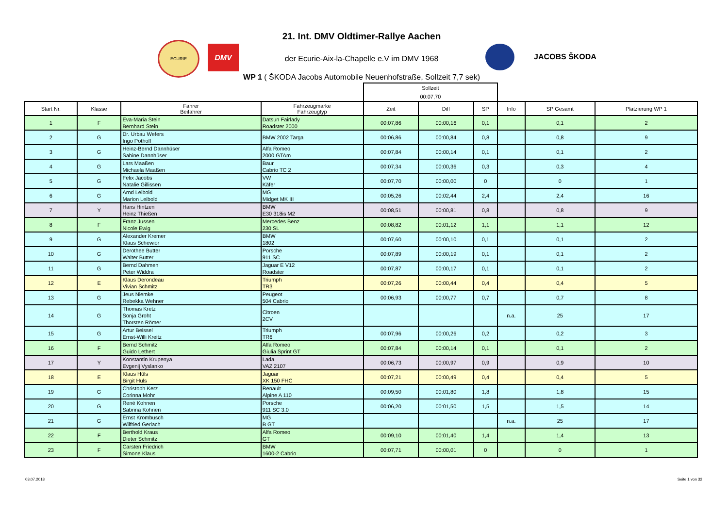ECURIE
DMV
JACOBS ŠKODA
21. Int. DMV Oldtimer-Rallye Aachen
der Ecurie-Aix-la-Chapelle e.V im DMV 1968
WP 1 ( ŠKODA Jacobs Automobile Neuenhofstraße, Sollzeit 7,7 sek)
| | | | | Sollzeit | | | | | |
| | | | | 00:07,70 | | | | | |
| Start Nr. | Klasse | Fahrer Beifahrer | Fahrzeugmarke Fahrzeugtyp | Zeit | Diff | SP | Info | SP Gesamt | Platzierung WP 1 |
| 1 | F | Eva-Maria Stein Bernhard Stein | Datsun Fairlady Roadster 2000 | 00:07,86 | 00:00,16 | 0,1 | | 0,1 | 2 |
| 2 | G | Dr. Urbau Wefers Ingo Pothoff | BMW 2002 Targa | 00:06,86 | 00:00,84 | 0,8 | | 0,8 | 9 |
| 3 | G | Heinz-Bernd Dannhüser Sabine Dannhüser | Alfa Romeo 2000 GTAm | 00:07,84 | 00:00,14 | 0,1 | | 0,1 | 2 |
| 4 | G | Lars Maaßen Michaela Maaßen | Baur Cabrio TC 2 | 00:07,34 | 00:00,36 | 0,3 | | 0,3 | 4 |
| 5 | G | Felix Jacobs Natalie Gillissen | VW Käfer | 00:07,70 | 00:00,00 | 0 | | 0 | 1 |
| 6 | G | Arnd Leibold Marion Leibold | MG Midget MK III | 00:05,26 | 00:02,44 | 2,4 | | 2,4 | 16 |
| 7 | Y | Hans Hintzen Heinz Thießen | BMW E30 318is M2 | 00:08,51 | 00:00,81 | 0,8 | | 0,8 | 9 |
| 8 | F | Franz Jussen Nicole Ewig | Mercedes Benz 230 SL | 00:08,82 | 00:01,12 | 1,1 | | 1,1 | 12 |
| 9 | G | Alexander Kremer Klaus Schewior | BMW 1802 | 00:07,60 | 00:00,10 | 0,1 | | 0,1 | 2 |
| 10 | G | Derothee Butter Walter Butter | Porsche 911 SC | 00:07,89 | 00:00,19 | 0,1 | | 0,1 | 2 |
| 11 | G | Bernd Dahmen Peter Widdra | Jaguar E V12 Roadster | 00:07,87 | 00:00,17 | 0,1 | | 0,1 | 2 |
| 12 | E | Klaus Derondeau Vivian Schmitz | Triumph TR3 | 00:07,26 | 00:00,44 | 0,4 | | 0,4 | 5 |
| 13 | G | Jeus Niemke Rebekka Wehner | Peugeot 504 Cabrio | 00:06,93 | 00:00,77 | 0,7 | | 0,7 | 8 |
| 14 | G | Thomas Kretz Sonja Groht Thorsten Römer | Citroen 2CV | | | | n.a. | 25 | 17 |
| 15 | G | Artur Beissel Ernst-Willi Kreitz | Triumph TR6 | 00:07,96 | 00:00,26 | 0,2 | | 0,2 | 3 |
| 16 | F | Bernd Schmitz Guido Lethert | Alfa Romeo Giulia Sprint GT | 00:07,84 | 00:00,14 | 0,1 | | 0,1 | 2 |
| 17 | Y | Konstantin Krupenya Evgenij Vyslanko | Lada VAZ 2107 | 00:06,73 | 00:00,97 | 0,9 | | 0,9 | 10 |
| 18 | E | Klaus Hüls Birgit Hüls | Jaguar XK 150 FHC | 00:07,21 | 00:00,49 | 0,4 | | 0,4 | 5 |
| 19 | G | Christoph Kerz Corinna Mohr | Renault Alpine A 110 | 00:09,50 | 00:01,80 | 1,8 | | 1,8 | 15 |
| 20 | G | René Kohnen Sabrina Kohnen | Porsche 911 SC 3.0 | 00:06,20 | 00:01,50 | 1,5 | | 1,5 | 14 |
| 21 | G | Ernst Krombusch Wilfried Gerlach | MG B GT | | | | n.a. | 25 | 17 |
| 22 | F | Berthold Kraus Dieter Schmitz | Alfa Romeo GT | 00:09,10 | 00:01,40 | 1,4 | | 1,4 | 13 |
| 23 | F | Carsten Friedrich Simone Klaus | BMW 1600-2 Cabrio | 00:07,71 | 00:00,01 | 0 | | 0 | 1 |
03.07.2018 Seite 1 von 32